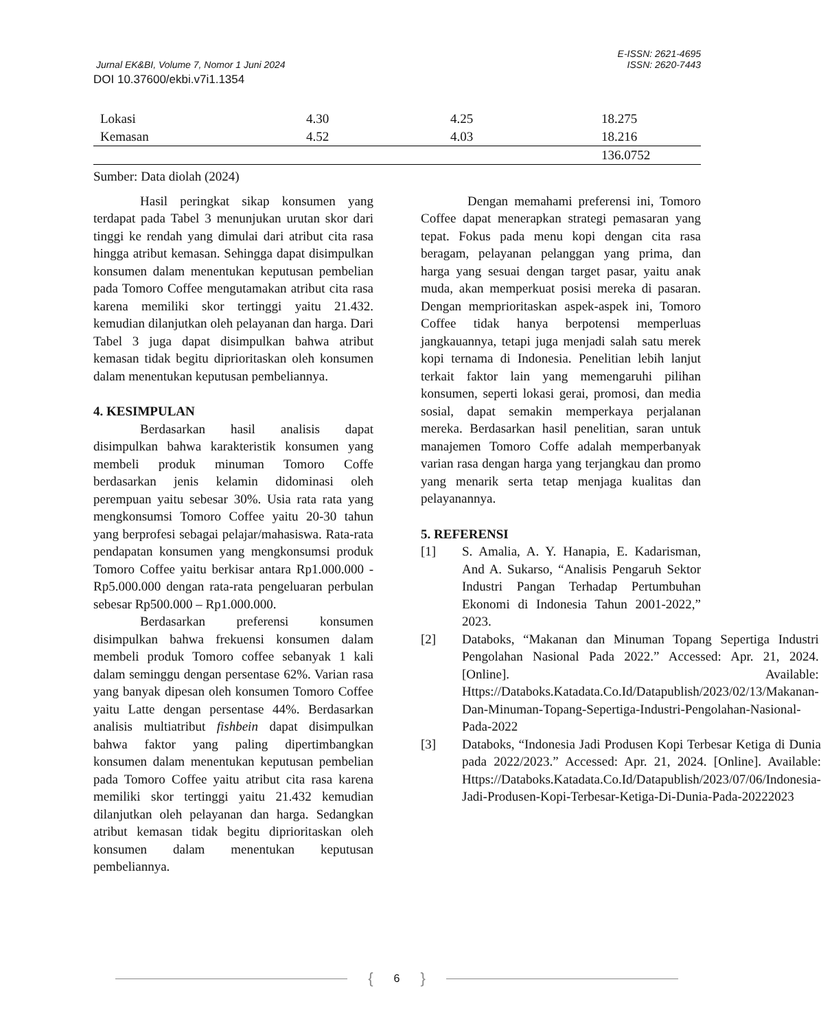E-ISSN: 2621-4695
Jurnal EK&BI, Volume 7, Nomor 1 Juni 2024 ISSN: 2620-7443
DOI 10.37600/ekbi.v7i1.1354
| Lokasi | 4.30 | 4.25 | 18.275 |
| Kemasan | 4.52 | 4.03 | 18.216 |
| | | | 136.0752 |
Sumber: Data diolah (2024)
Hasil peringkat sikap konsumen yang terdapat pada Tabel 3 menunjukan urutan skor dari tinggi ke rendah yang dimulai dari atribut cita rasa hingga atribut kemasan. Sehingga dapat disimpulkan konsumen dalam menentukan keputusan pembelian pada Tomoro Coffee mengutamakan atribut cita rasa karena memiliki skor tertinggi yaitu 21.432. kemudian dilanjutkan oleh pelayanan dan harga. Dari Tabel 3 juga dapat disimpulkan bahwa atribut kemasan tidak begitu diprioritaskan oleh konsumen dalam menentukan keputusan pembeliannya.
4. KESIMPULAN
Berdasarkan hasil analisis dapat disimpulkan bahwa karakteristik konsumen yang membeli produk minuman Tomoro Coffe berdasarkan jenis kelamin didominasi oleh perempuan yaitu sebesar 30%. Usia rata rata yang mengkonsumsi Tomoro Coffee yaitu 20-30 tahun yang berprofesi sebagai pelajar/mahasiswa. Rata-rata pendapatan konsumen yang mengkonsumsi produk Tomoro Coffee yaitu berkisar antara Rp1.000.000 - Rp5.000.000 dengan rata-rata pengeluaran perbulan sebesar Rp500.000 – Rp1.000.000.
Berdasarkan preferensi konsumen disimpulkan bahwa frekuensi konsumen dalam membeli produk Tomoro coffee sebanyak 1 kali dalam seminggu dengan persentase 62%. Varian rasa yang banyak dipesan oleh konsumen Tomoro Coffee yaitu Latte dengan persentase 44%. Berdasarkan analisis multiatribut fishbein dapat disimpulkan bahwa faktor yang paling dipertimbangkan konsumen dalam menentukan keputusan pembelian pada Tomoro Coffee yaitu atribut cita rasa karena memiliki skor tertinggi yaitu 21.432 kemudian dilanjutkan oleh pelayanan dan harga. Sedangkan atribut kemasan tidak begitu diprioritaskan oleh konsumen dalam menentukan keputusan pembeliannya.
Dengan memahami preferensi ini, Tomoro Coffee dapat menerapkan strategi pemasaran yang tepat. Fokus pada menu kopi dengan cita rasa beragam, pelayanan pelanggan yang prima, dan harga yang sesuai dengan target pasar, yaitu anak muda, akan memperkuat posisi mereka di pasaran. Dengan memprioritaskan aspek-aspek ini, Tomoro Coffee tidak hanya berpotensi memperluas jangkauannya, tetapi juga menjadi salah satu merek kopi ternama di Indonesia. Penelitian lebih lanjut terkait faktor lain yang memengaruhi pilihan konsumen, seperti lokasi gerai, promosi, dan media sosial, dapat semakin memperkaya perjalanan mereka. Berdasarkan hasil penelitian, saran untuk manajemen Tomoro Coffe adalah memperbanyak varian rasa dengan harga yang terjangkau dan promo yang menarik serta tetap menjaga kualitas dan pelayanannya.
5. REFERENSI
[1] S. Amalia, A. Y. Hanapia, E. Kadarisman, And A. Sukarso, “Analisis Pengaruh Sektor Industri Pangan Terhadap Pertumbuhan Ekonomi di Indonesia Tahun 2001-2022,” 2023.
[2] Databoks, “Makanan dan Minuman Topang Sepertiga Industri Pengolahan Nasional Pada 2022.” Accessed: Apr. 21, 2024. [Online]. Available: Https://Databoks.Katadata.Co.Id/Datapublish/2023/02/13/Makanan-Dan-Minuman-Topang-Sepertiga-Industri-Pengolahan-Nasional-Pada-2022
[3] Databoks, “Indonesia Jadi Produsen Kopi Terbesar Ketiga di Dunia pada 2022/2023.” Accessed: Apr. 21, 2024. [Online]. Available: Https://Databoks.Katadata.Co.Id/Datapublish/2023/07/06/Indonesia-Jadi-Produsen-Kopi-Terbesar-Ketiga-Di-Dunia-Pada-20222023
{ 6 }